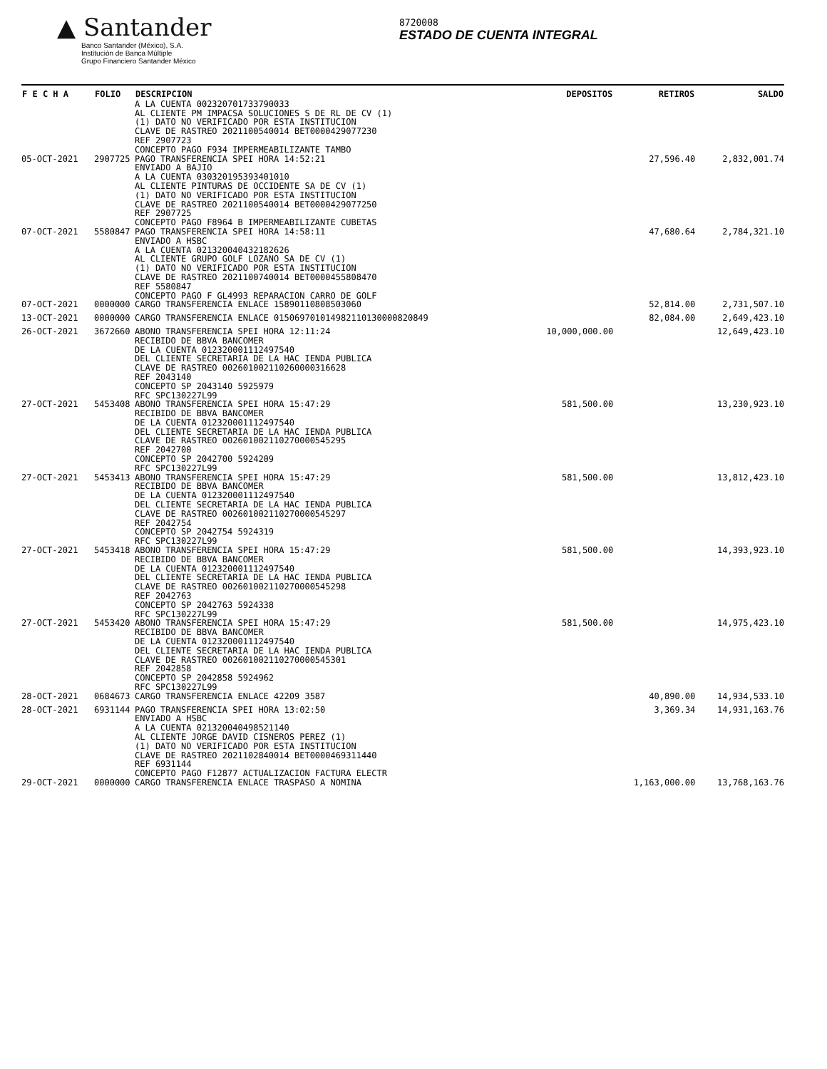▲ Santander
Banco Santander (México), S.A.
Institución de Banca Múltiple
Grupo Financiero Santander México
8720008
ESTADO DE CUENTA INTEGRAL
| F E C H A | FOLIO | DESCRIPCION | DEPOSITOS | RETIROS | SALDO |
| --- | --- | --- | --- | --- | --- |
| | | A LA CUENTA 002320701733790033 AL CLIENTE PM IMPACSA SOLUCIONES S DE RL DE CV (1) (1) DATO NO VERIFICADO POR ESTA INSTITUCION CLAVE DE RASTREO 2021100540014 BET0000429077230 REF 2907723 CONCEPTO PAGO F934 IMPERMEABILIZANTE TAMBO | | | |
| 05-OCT-2021 | 2907725 | PAGO TRANSFERENCIA SPEI HORA 14:52:21 ENVIADO A BAJIO A LA CUENTA 030320195393401010 AL CLIENTE PINTURAS DE OCCIDENTE SA DE CV (1) (1) DATO NO VERIFICADO POR ESTA INSTITUCION CLAVE DE RASTREO 2021100540014 BET0000429077250 REF 2907725 CONCEPTO PAGO F8964 B IMPERMEABILIZANTE CUBETAS | | 27,596.40 | 2,832,001.74 |
| 07-OCT-2021 | 5580847 | PAGO TRANSFERENCIA SPEI HORA 14:58:11 ENVIADO A HSBC A LA CUENTA 021320040432182626 AL CLIENTE GRUPO GOLF LOZANO SA DE CV (1) (1) DATO NO VERIFICADO POR ESTA INSTITUCION CLAVE DE RASTREO 2021100740014 BET0000455808470 REF 5580847 CONCEPTO PAGO F GL4993 REPARACION CARRO DE GOLF | | 47,680.64 | 2,784,321.10 |
| 07-OCT-2021 | 0000000 | CARGO TRANSFERENCIA ENLACE 15890110808503060 | | 52,814.00 | 2,731,507.10 |
| 13-OCT-2021 | 0000000 | CARGO TRANSFERENCIA ENLACE 015069701014982110130000820849 | | 82,084.00 | 2,649,423.10 |
| 26-OCT-2021 | 3672660 | ABONO TRANSFERENCIA SPEI HORA 12:11:24 RECIBIDO DE BBVA BANCOMER DE LA CUENTA 012320001112497540 DEL CLIENTE SECRETARIA DE LA HAC IENDA PUBLICA CLAVE DE RASTREO 002601002110260000316628 REF 2043140 CONCEPTO SP 2043140 5925979 RFC SPC130227L99 | 10,000,000.00 | | 12,649,423.10 |
| 27-OCT-2021 | 5453408 | ABONO TRANSFERENCIA SPEI HORA 15:47:29 RECIBIDO DE BBVA BANCOMER DE LA CUENTA 012320001112497540 DEL CLIENTE SECRETARIA DE LA HAC IENDA PUBLICA CLAVE DE RASTREO 002601002110270000545295 REF 2042700 CONCEPTO SP 2042700 5924209 RFC SPC130227L99 | 581,500.00 | | 13,230,923.10 |
| 27-OCT-2021 | 5453413 | ABONO TRANSFERENCIA SPEI HORA 15:47:29 RECIBIDO DE BBVA BANCOMER DE LA CUENTA 012320001112497540 DEL CLIENTE SECRETARIA DE LA HAC IENDA PUBLICA CLAVE DE RASTREO 002601002110270000545297 REF 2042754 CONCEPTO SP 2042754 5924319 RFC SPC130227L99 | 581,500.00 | | 13,812,423.10 |
| 27-OCT-2021 | 5453418 | ABONO TRANSFERENCIA SPEI HORA 15:47:29 RECIBIDO DE BBVA BANCOMER DE LA CUENTA 012320001112497540 DEL CLIENTE SECRETARIA DE LA HAC IENDA PUBLICA CLAVE DE RASTREO 002601002110270000545298 REF 2042763 CONCEPTO SP 2042763 5924338 RFC SPC130227L99 | 581,500.00 | | 14,393,923.10 |
| 27-OCT-2021 | 5453420 | ABONO TRANSFERENCIA SPEI HORA 15:47:29 RECIBIDO DE BBVA BANCOMER DE LA CUENTA 012320001112497540 DEL CLIENTE SECRETARIA DE LA HAC IENDA PUBLICA CLAVE DE RASTREO 002601002110270000545301 REF 2042858 CONCEPTO SP 2042858 5924962 RFC SPC130227L99 | 581,500.00 | | 14,975,423.10 |
| 28-OCT-2021 | 0684673 | CARGO TRANSFERENCIA ENLACE 42209 3587 | | 40,890.00 | 14,934,533.10 |
| 28-OCT-2021 | 6931144 | PAGO TRANSFERENCIA SPEI HORA 13:02:50 ENVIADO A HSBC A LA CUENTA 021320040498521140 AL CLIENTE JORGE DAVID CISNEROS PEREZ (1) (1) DATO NO VERIFICADO POR ESTA INSTITUCION CLAVE DE RASTREO 2021102840014 BET0000469311440 REF 6931144 CONCEPTO PAGO F12877 ACTUALIZACION FACTURA ELECTR | | 3,369.34 | 14,931,163.76 |
| 29-OCT-2021 | 0000000 | CARGO TRANSFERENCIA ENLACE TRASPASO A NOMINA | | 1,163,000.00 | 13,768,163.76 |